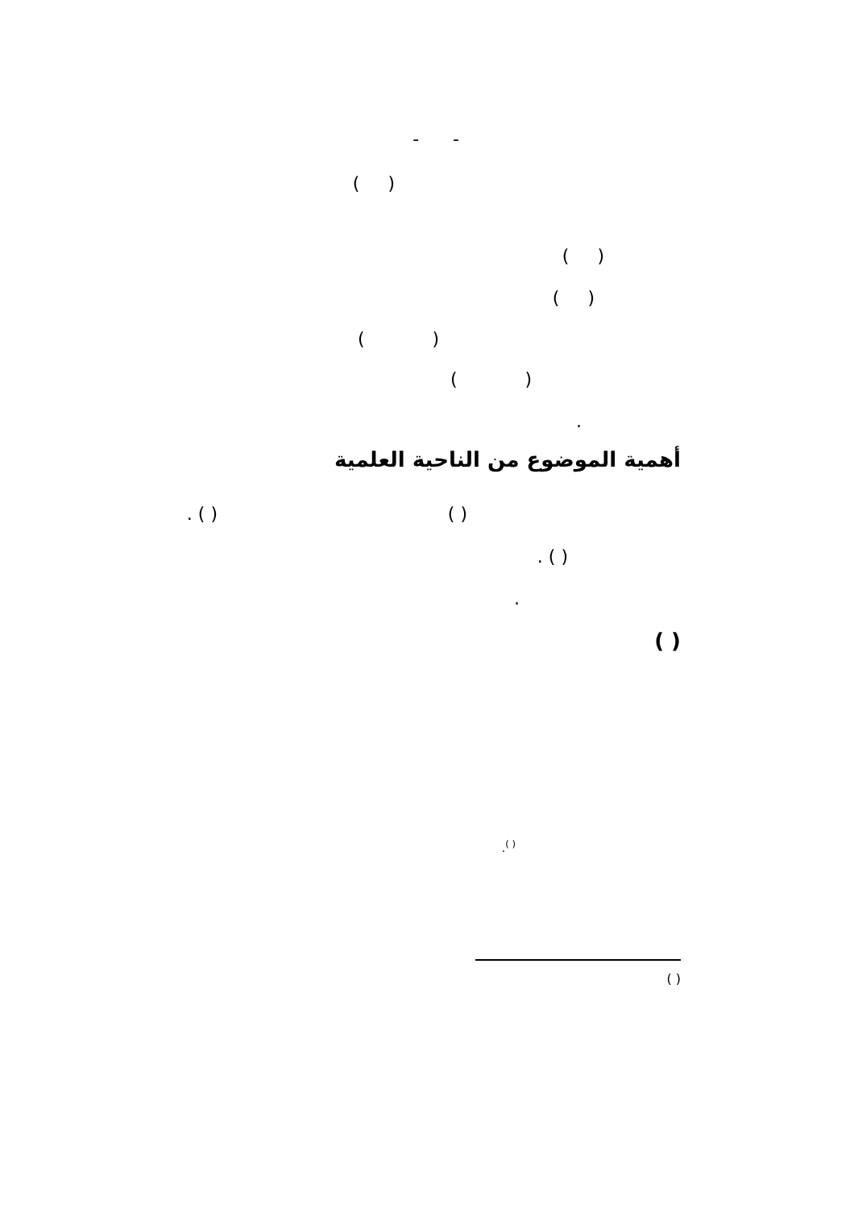- -
( )
( )
( )
( )
( )
.
أهمية الموضوع من الناحية العلمية
( )
( ) .
( ) .
.
( )
<sup>( )</sup>.
( )